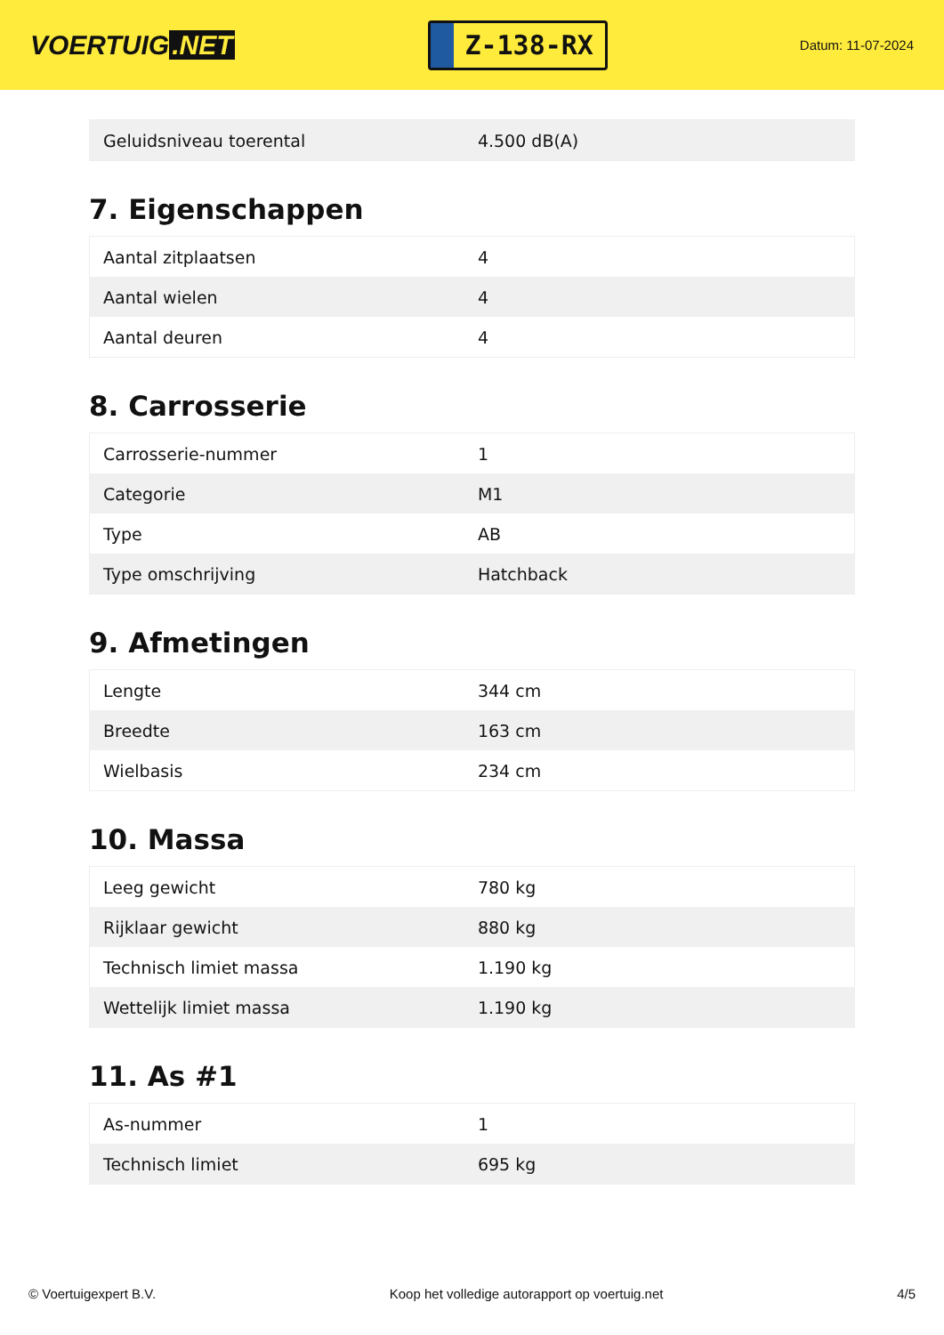VOERTUIG.NET
Z-138-RX
Datum: 11-07-2024
| Geluidsniveau toerental | 4.500 dB(A) |
7. Eigenschappen
| Aantal zitplaatsen | 4 |
| Aantal wielen | 4 |
| Aantal deuren | 4 |
8. Carrosserie
| Carrosserie-nummer | 1 |
| Categorie | M1 |
| Type | AB |
| Type omschrijving | Hatchback |
9. Afmetingen
| Lengte | 344 cm |
| Breedte | 163 cm |
| Wielbasis | 234 cm |
10. Massa
| Leeg gewicht | 780 kg |
| Rijklaar gewicht | 880 kg |
| Technisch limiet massa | 1.190 kg |
| Wettelijk limiet massa | 1.190 kg |
11. As #1
| As-nummer | 1 |
| Technisch limiet | 695 kg |
© Voertuigexpert B.V. Koop het volledige autorapport op voertuig.net 4/5